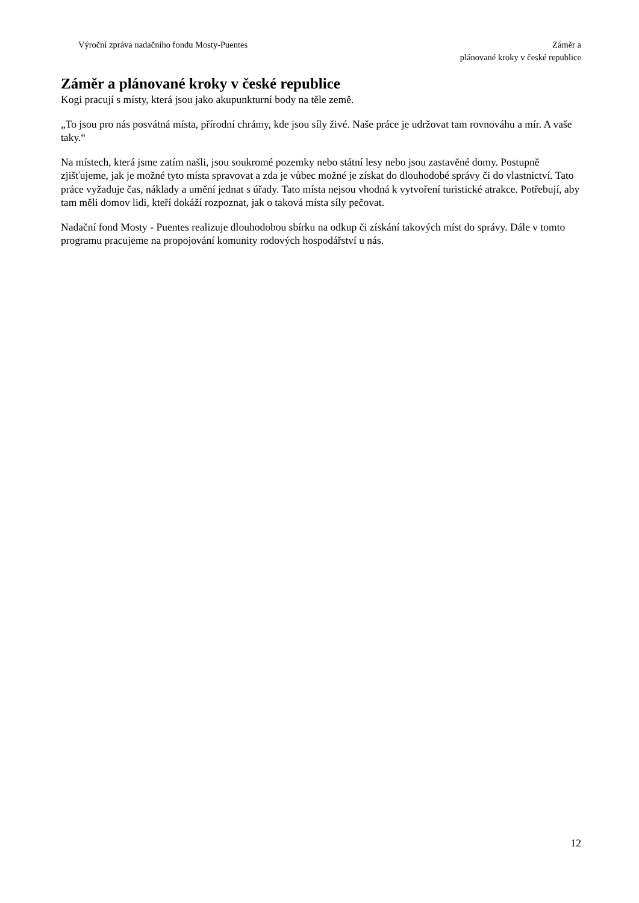Výroční zpráva nadačního fondu Mosty-Puentes
Záměr a
plánované kroky v české republice
Záměr a plánované kroky v české republice
Kogi pracují s místy, která jsou jako akupunkturní body na těle země.
„To jsou pro nás posvátná místa, přírodní chrámy, kde jsou síly živé. Naše práce je udržovat tam rovnováhu a mír. A vaše taky.“
Na místech, která jsme zatím našli, jsou soukromé pozemky nebo státní lesy nebo jsou zastavěné domy. Postupně zjišťujeme, jak je možné tyto místa spravovat a zda je vůbec možné je získat do dlouhodobé správy či do vlastnictví. Tato práce vyžaduje čas, náklady a umění jednat s úřady. Tato místa nejsou vhodná k vytvoření turistické atrakce. Potřebují, aby tam měli domov lidi, kteří dokáží rozpoznat, jak o taková místa síly pečovat.
Nadační fond Mosty - Puentes realizuje dlouhodobou sbírku na odkup či získání takových míst do správy. Dále v tomto programu pracujeme na propojování komunity rodových hospodářství u nás.
12